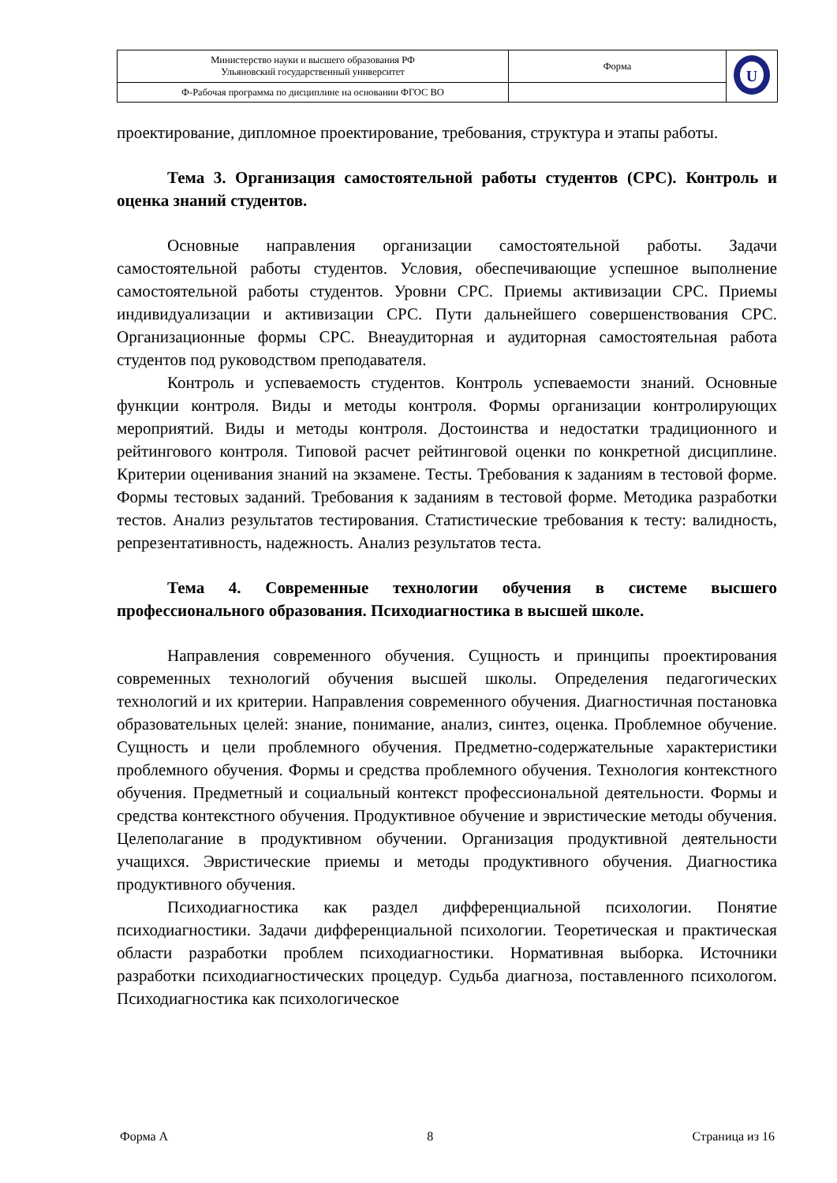| Министерство науки и высшего образования РФ Ульяновский государственный университет | Форма | U |
| Ф-Рабочая программа по дисциплине на основании ФГОС ВО | | |
проектирование, дипломное проектирование, требования, структура и этапы работы.
Тема 3. Организация самостоятельной работы студентов (СРС). Контроль и оценка знаний студентов.
Основные направления организации самостоятельной работы. Задачи самостоятельной работы студентов. Условия, обеспечивающие успешное выполнение самостоятельной работы студентов. Уровни СРС. Приемы активизации СРС. Приемы индивидуализации и активизации СРС. Пути дальнейшего совершенствования СРС. Организационные формы СРС. Внеаудиторная и аудиторная самостоятельная работа студентов под руководством преподавателя.
Контроль и успеваемость студентов. Контроль успеваемости знаний. Основные функции контроля. Виды и методы контроля. Формы организации контролирующих мероприятий. Виды и методы контроля. Достоинства и недостатки традиционного и рейтингового контроля. Типовой расчет рейтинговой оценки по конкретной дисциплине. Критерии оценивания знаний на экзамене. Тесты. Требования к заданиям в тестовой форме. Формы тестовых заданий. Требования к заданиям в тестовой форме. Методика разработки тестов. Анализ результатов тестирования. Статистические требования к тесту: валидность, репрезентативность, надежность. Анализ результатов теста.
Тема 4. Современные технологии обучения в системе высшего профессионального образования. Психодиагностика в высшей школе.
Направления современного обучения. Сущность и принципы проектирования современных технологий обучения высшей школы. Определения педагогических технологий и их критерии. Направления современного обучения. Диагностичная постановка образовательных целей: знание, понимание, анализ, синтез, оценка. Проблемное обучение. Сущность и цели проблемного обучения. Предметно-содержательные характеристики проблемного обучения. Формы и средства проблемного обучения. Технология контекстного обучения. Предметный и социальный контекст профессиональной деятельности. Формы и средства контекстного обучения. Продуктивное обучение и эвристические методы обучения. Целеполагание в продуктивном обучении. Организация продуктивной деятельности учащихся. Эвристические приемы и методы продуктивного обучения. Диагностика продуктивного обучения.
Психодиагностика как раздел дифференциальной психологии. Понятие психодиагностики. Задачи дифференциальной психологии. Теоретическая и практическая области разработки проблем психодиагностики. Нормативная выборка. Источники разработки психодиагностических процедур. Судьба диагноза, поставленного психологом. Психодиагностика как психологическое
Форма А 8 Страница из 16